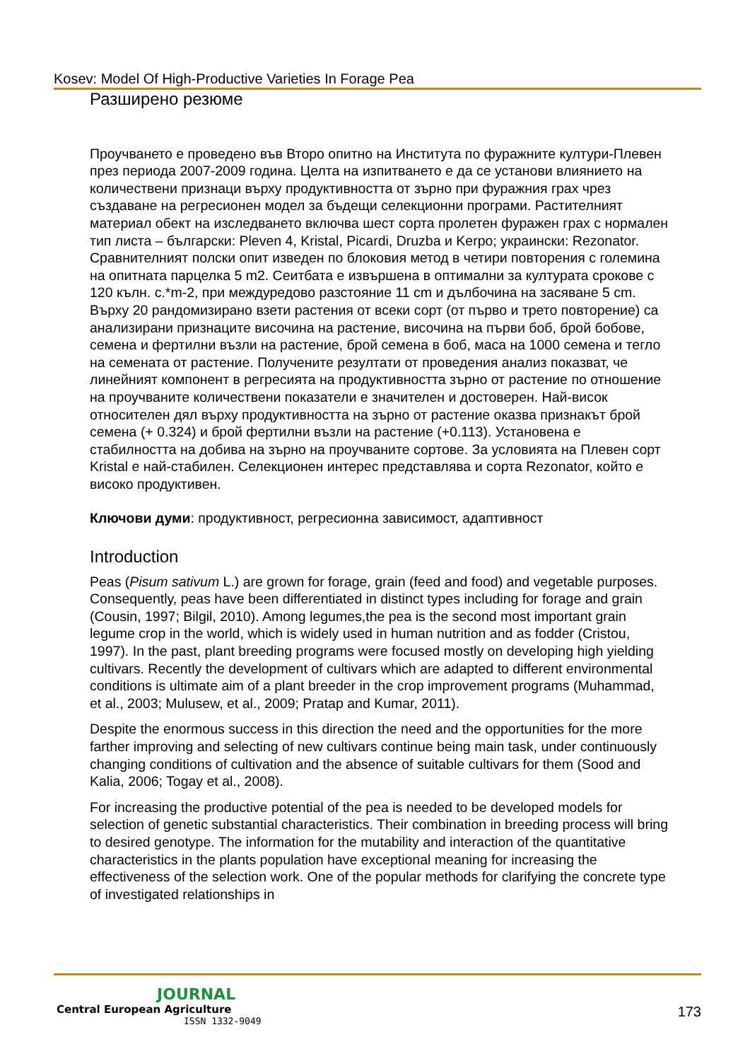Kosev: Model Of High-Productive Varieties In Forage Pea
Разширено резюме
Проучването е проведено във Второ опитно на Института по фуражните култури-Плевен през периода 2007-2009 година. Целта на изпитването е да се установи влиянието на количествени признаци върху продуктивността от зърно при фуражния грах чрез създаване на регресионен модел за бъдещи селекционни програми. Растителният материал обект на изследването включва шест сорта пролетен фуражен грах с нормален тип листа – български: Pleven 4, Kristal, Picardi, Druzba и Kerpo; украински: Rezonator. Сравнителният полски опит изведен по блоковия метод в четири повторения с големина на опитната парцелка 5 m2. Сеитбата е извършена в оптимални за културата срокове с 120 кълн. с.*m-2, при междуредово разстояние 11 cm и дълбочина на засяване 5 cm. Върху 20 рандомизирано взети растения от всеки сорт (от първо и трето повторение) са анализирани признаците височина на растение, височина на първи боб, брой бобове, семена и фертилни възли на растение, брой семена в боб, маса на 1000 семена и тегло на семената от растение. Получените резултати от проведения анализ показват, че линейният компонент в регресията на продуктивността зърно от растение по отношение на проучваните количествени показатели е значителен и достоверен. Най-висок относителен дял върху продуктивността на зърно от растение оказва признакът брой семена (+ 0.324) и брой фертилни възли на растение (+0.113). Установена е стабилността на добива на зърно на проучваните сортове. За условията на Плевен сорт Kristal е най-стабилен. Селекционен интерес представлява и сорта Rezonator, който е високо продуктивен.
Ключови думи: продуктивност, регресионна зависимост, адаптивност
Introduction
Peas (Pisum sativum L.) are grown for forage, grain (feed and food) and vegetable purposes. Consequently, peas have been differentiated in distinct types including for forage and grain (Cousin, 1997; Bilgil, 2010). Among legumes,the pea is the second most important grain legume crop in the world, which is widely used in human nutrition and as fodder (Cristou, 1997). In the past, plant breeding programs were focused mostly on developing high yielding cultivars. Recently the development of cultivars which are adapted to different environmental conditions is ultimate aim of a plant breeder in the crop improvement programs (Muhammad, et al., 2003; Mulusew, et al., 2009; Pratap and Kumar, 2011).
Despite the enormous success in this direction the need and the opportunities for the more farther improving and selecting of new cultivars continue being main task, under continuously changing conditions of cultivation and the absence of suitable cultivars for them (Sood and Kalia, 2006; Togay et al., 2008).
For increasing the productive potential of the pea is needed to be developed models for selection of genetic substantial characteristics. Their combination in breeding process will bring to desired genotype. The information for the mutability and interaction of the quantitative characteristics in the plants population have exceptional meaning for increasing the effectiveness of the selection work. One of the popular methods for clarifying the concrete type of investigated relationships in
JOURNAL
Central European Agriculture
ISSN 1332-9049
173